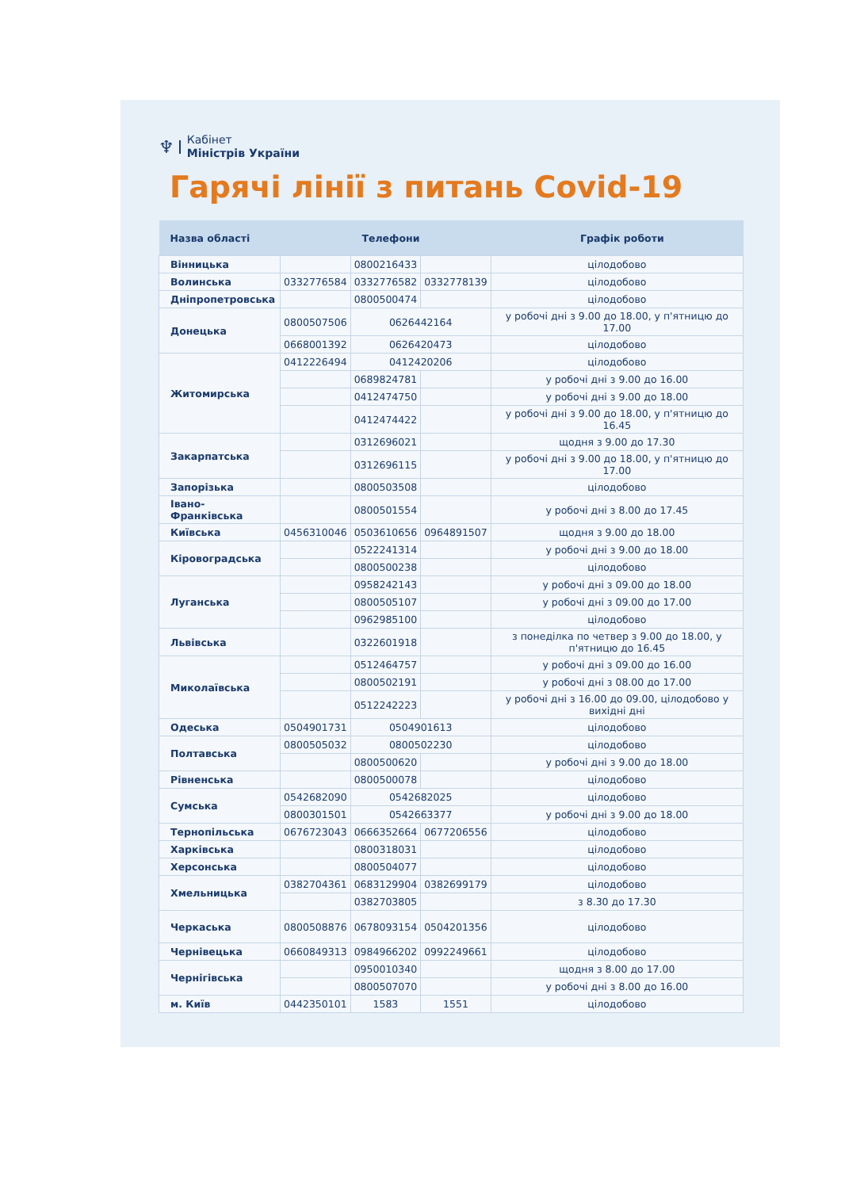♆
Кабінет
Міністрів України
Гарячі лінії з питань Covid-19
| Назва області | Телефони | | | Графік роботи |
| --- | --- | --- | --- | --- |
| Вінницька | | 0800216433 | | цілодобово |
| Волинська | 0332776584 | 0332776582 | 0332778139 | цілодобово |
| Дніпропетровська | | 0800500474 | | цілодобово |
| Донецька | 0800507506 | 0626442164 | | у робочі дні з 9.00 до 18.00, у п'ятницю до 17.00 |
| | 0668001392 | 0626420473 | | цілодобово |
| Житомирська | 0412226494 | 0412420206 | | цілодобово |
| | | 0689824781 | | у робочі дні з 9.00 до 16.00 |
| | | 0412474750 | | у робочі дні з 9.00 до 18.00 |
| | | 0412474422 | | у робочі дні з 9.00 до 18.00, у п'ятницю до 16.45 |
| Закарпатська | | 0312696021 | | щодня з 9.00 до 17.30 |
| | | 0312696115 | | у робочі дні з 9.00 до 18.00, у п'ятницю до 17.00 |
| Запорізька | | 0800503508 | | цілодобово |
| Івано-Франківська | | 0800501554 | | у робочі дні з 8.00 до 17.45 |
| Київська | 0456310046 | 0503610656 | 0964891507 | щодня з 9.00 до 18.00 |
| Кіровоградська | | 0522241314 | | у робочі дні з 9.00 до 18.00 |
| | | 0800500238 | | цілодобово |
| Луганська | | 0958242143 | | у робочі дні з 09.00 до 18.00 |
| | | 0800505107 | | у робочі дні з 09.00 до 17.00 |
| | | 0962985100 | | цілодобово |
| Львівська | | 0322601918 | | з понеділка по четвер з 9.00 до 18.00, у п'ятницю до 16.45 |
| Миколаївська | | 0512464757 | | у робочі дні з 09.00 до 16.00 |
| | | 0800502191 | | у робочі дні з 08.00 до 17.00 |
| | | 0512242223 | | у робочі дні з 16.00 до 09.00, цілодобово у вихідні дні |
| Одеська | 0504901731 | 0504901613 | | цілодобово |
| Полтавська | 0800505032 | 0800502230 | | цілодобово |
| | | 0800500620 | | у робочі дні з 9.00 до 18.00 |
| Рівненська | | 0800500078 | | цілодобово |
| Сумська | 0542682090 | 0542682025 | | цілодобово |
| | 0800301501 | 0542663377 | | у робочі дні з 9.00 до 18.00 |
| Тернопільська | 0676723043 | 0666352664 | 0677206556 | цілодобово |
| Харківська | | 0800318031 | | цілодобово |
| Херсонська | | 0800504077 | | цілодобово |
| Хмельницька | 0382704361 | 0683129904 | 0382699179 | цілодобово |
| | | 0382703805 | | з 8.30 до 17.30 |
| Черкаська | 0800508876 | 0678093154 | 0504201356 | цілодобово |
| Чернівецька | 0660849313 | 0984966202 | 0992249661 | цілодобово |
| Чернігівська | | 0950010340 | | щодня з 8.00 до 17.00 |
| | | 0800507070 | | у робочі дні з 8.00 до 16.00 |
| м. Київ | 0442350101 | 1583 | 1551 | цілодобово |